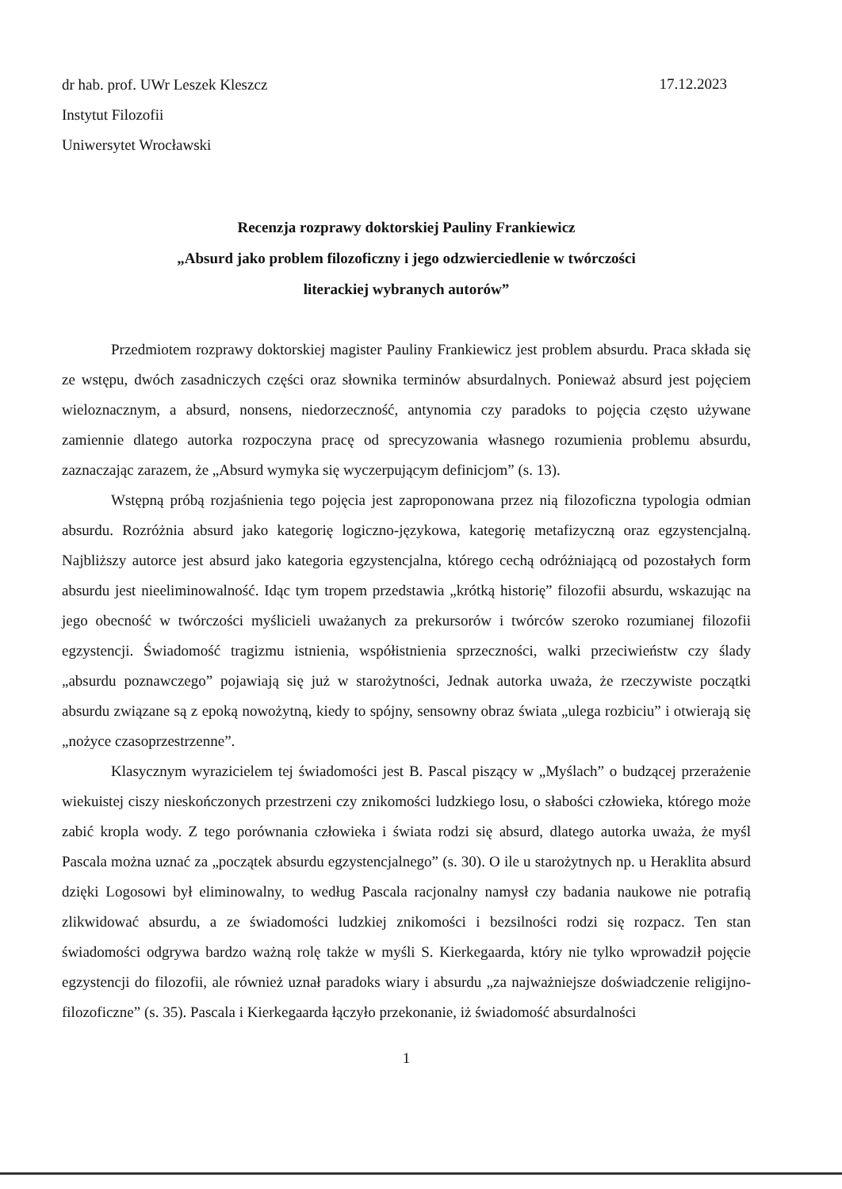dr hab. prof. UWr Leszek Kleszcz
Instytut Filozofii
Uniwersytet Wrocławski
17.12.2023
Recenzja rozprawy doktorskiej Pauliny Frankiewicz
„Absurd jako problem filozoficzny i jego odzwierciedlenie w twórczości
literackiej wybranych autorów”
Przedmiotem rozprawy doktorskiej magister Pauliny Frankiewicz jest problem absurdu. Praca składa się ze wstępu, dwóch zasadniczych części oraz słownika terminów absurdalnych. Ponieważ absurd jest pojęciem wieloznacznym, a absurd, nonsens, niedorzeczność, antynomia czy paradoks to pojęcia często używane zamiennie dlatego autorka rozpoczyna pracę od sprecyzowania własnego rozumienia problemu absurdu, zaznaczając zarazem, że „Absurd wymyka się wyczerpującym definicjom” (s. 13).
Wstępną próbą rozjaśnienia tego pojęcia jest zaproponowana przez nią filozoficzna typologia odmian absurdu. Rozróżnia absurd jako kategorię logiczno-językowa, kategorię metafizyczną oraz egzystencjalną. Najbliższy autorce jest absurd jako kategoria egzystencjalna, którego cechą odróżniającą od pozostałych form absurdu jest nieeliminowalność. Idąc tym tropem przedstawia „krótką historię” filozofii absurdu, wskazując na jego obecność w twórczości myślicieli uważanych za prekursorów i twórców szeroko rozumianej filozofii egzystencji. Świadomość tragizmu istnienia, współistnienia sprzeczności, walki przeciwieństw czy ślady „absurdu poznawczego” pojawiają się już w starożytności, Jednak autorka uważa, że rzeczywiste początki absurdu związane są z epoką nowożytną, kiedy to spójny, sensowny obraz świata „ulega rozbiciu” i otwierają się „nożyce czasoprzestrzenne”.
Klasycznym wyrazicielem tej świadomości jest B. Pascal piszący w „Myślach” o budzącej przerażenie wiekuistej ciszy nieskończonych przestrzeni czy znikomości ludzkiego losu, o słabości człowieka, którego może zabić kropla wody. Z tego porównania człowieka i świata rodzi się absurd, dlatego autorka uważa, że myśl Pascala można uznać za „początek absurdu egzystencjalnego” (s. 30). O ile u starożytnych np. u Heraklita absurd dzięki Logosowi był eliminowalny, to według Pascala racjonalny namysł czy badania naukowe nie potrafią zlikwidować absurdu, a ze świadomości ludzkiej znikomości i bezsilności rodzi się rozpacz. Ten stan świadomości odgrywa bardzo ważną rolę także w myśli S. Kierkegaarda, który nie tylko wprowadził pojęcie egzystencji do filozofii, ale również uznał paradoks wiary i absurdu „za najważniejsze doświadczenie religijno-filozoficzne” (s. 35). Pascala i Kierkegaarda łączyło przekonanie, iż świadomość absurdalności
1